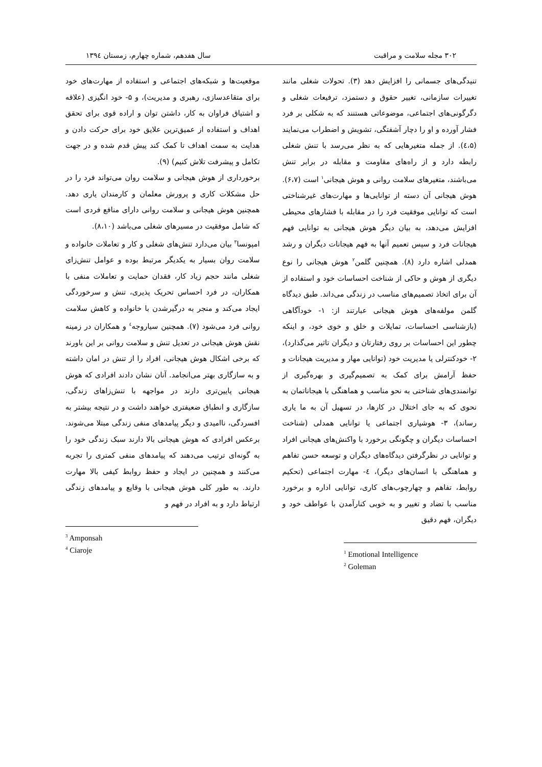۳۰۲ مجله سلامت و مراقبت سال هفدهم، شماره چهارم، زمستان ۱۳۹٤
تنیدگی‌های جسمانی را افزایش دهد (۳). تحولات شغلی مانند تغییرات سازمانی، تغییر حقوق و دستمزد، ترفیعات شغلی و دگرگونی‌های اجتماعی، موضوعاتی هستنند که به شکلی بر فرد فشار آورده و او را دچار آشفتگی، تشویش و اضطراب می‌نمایند (٤،۵). از جمله متغیرهایی که به نظر می‌رسد با تنش شغلی رابطه دارد و از راه‌های مقاومت و مقابله در برابر تنش می‌باشند، متغیرهای سلامت روانی و هوش هیجانی<sup>۱</sup> است (۶،۷). هوش هیجانی آن دسته از توانایی‌ها و مهارت‌های غیرشناختی است که توانایی موفقیت فرد را در مقابله با فشارهای محیطی افزایش می‌دهد، به بیان دیگر هوش هیجانی به توانایی فهم هیجانات فرد و سپس تعمیم آنها به فهم هیجانات دیگران و رشد همدلی اشاره دارد (۸). همچنین گلمن<sup>۲</sup> هوش هیجانی را نوع دیگری از هوش و حاکی از شناخت احساسات خود و استفاده از آن برای اتخاذ تصمیم‌های مناسب در زندگی می‌داند. طبق دیدگاه گلمن مولفه‌های هوش هیجانی عبارتند از: ۱- خودآگاهی (بازشناسی احساسات، تمایلات و خلق و خوی خود، و اینکه چطور این احساسات بر روی رفتارتان و دیگران تاثیر می‌گذارد)، ۲- خودکنترلی یا مدیریت خود (توانایی مهار و مدیریت هیجانات و حفظ آرامش برای کمک به تصمیم‌گیری و بهره‌گیری از توانمندی‌های شناختی به نحو مناسب و هماهنگی با هیجاناتمان به نحوی که به جای اختلال در کارها، در تسهیل آن به ما یاری رساند)، ۳- هوشیاری اجتماعی یا توانایی همدلی (شناخت احساسات دیگران و چگونگی برخورد با واکنش‌های هیجانی افراد و توانایی در نظرگرفتن دیدگاه‌های دیگران و توسعه حسن تفاهم و هماهنگی با انسان‌های دیگر)، ٤- مهارت اجتماعی (تحکیم روابط، تفاهم و چهارچوب‌های کاری، توانایی اداره و برخورد مناسب با تضاد و تغییر و به خوبی کنارآمدن با عواطف خود و دیگران، فهم دقیق
<sup>1</sup> Emotional Intelligence
<sup>2</sup> Goleman
موقعیت‌ها و شبکه‌های اجتماعی و استفاده از مهارت‌های خود برای متقاعدسازی، رهبری و مدیریت)، و ۵- خود انگیزی (علاقه و اشتیاق فراوان به کار، داشتن توان و اراده قوی برای تحقق اهداف و استفاده از عمیق‌ترین علایق خود برای حرکت دادن و هدایت به سمت اهداف تا کمک کند پیش قدم شده و در جهت تکامل و پیشرفت تلاش کنیم) (۹).
برخورداری از هوش هیجانی و سلامت روان می‌تواند فرد را در حل مشکلات کاری و پرورش معلمان و کارمندان یاری دهد. همچنین هوش هیجانی و سلامت روانی دارای منافع فردی است که شامل موفقیت در مسیرهای شغلی می‌باشد (۸،۱۰).
امپونسا<sup>۳</sup> بیان می‌دارد تنش‌های شغلی و کار و تعاملات خانواده و سلامت روان بسیار به یکدیگر مرتبط بوده و عوامل تنش‌زای شغلی مانند حجم زیاد کار، فقدان حمایت و تعاملات منفی با همکاران، در فرد احساس تحریک پذیری، تنش و سرخوردگی ایجاد می‌کند و منجر به درگیرشدن با خانواده و کاهش سلامت روانی فرد می‌شود (۷). همچنین سیاروجه<sup>٤</sup> و همکاران در زمینه نقش هوش هیجانی در تعدیل تنش و سلامت روانی بر این باورند که برخی اشکال هوش هیجانی، افراد را از تنش در امان داشته و به سازگاری بهتر می‌انجامد. آنان نشان دادند افرادی که هوش هیجانی پایین‌تری دارند در مواجهه با تنش‌زاهای زندگی، سازگاری و انطباق ضعیفتری خواهند داشت و در نتیجه بیشتر به افسردگی، ناامیدی و دیگر پیامدهای منفی زندگی مبتلا می‌شوند. برعکس افرادی که هوش هیجانی بالا دارند سبک زندگی خود را به گونه‌ای ترتیب می‌دهند که پیامدهای منفی کمتری را تجربه می‌کنند و همچنین در ایجاد و حفظ روابط کیفی بالا مهارت دارند. به طور کلی هوش هیجانی با وقایع و پیامدهای زندگی ارتباط دارد و به افراد در فهم و
<sup>3</sup> Amponsah
<sup>4</sup> Ciaroje